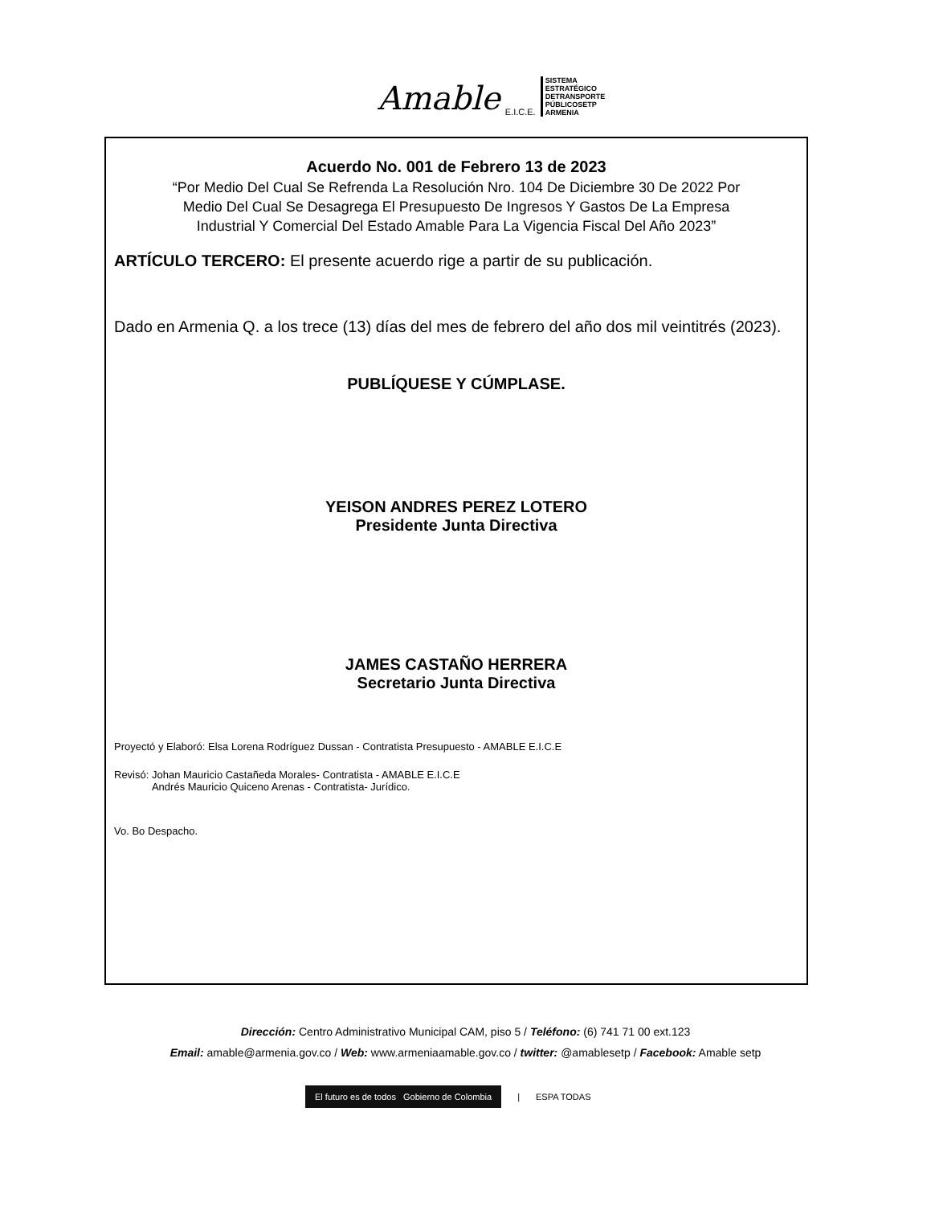Amable E.I.C.E. SISTEMA
ESTRATÉGICO
DETRANSPORTE
PÚBLICOSETP
ARMENIA
Acuerdo No. 001 de Febrero 13 de 2023
“Por Medio Del Cual Se Refrenda La Resolución Nro. 104 De Diciembre 30 De 2022 Por Medio Del Cual Se Desagrega El Presupuesto De Ingresos Y Gastos De La Empresa Industrial Y Comercial Del Estado Amable Para La Vigencia Fiscal Del Año 2023”
ARTÍCULO TERCERO: El presente acuerdo rige a partir de su publicación.
Dado en Armenia Q. a los trece (13) días del mes de febrero del año dos mil veintitrés (2023).
PUBLÍQUESE Y CÚMPLASE.
YEISON ANDRES PEREZ LOTERO
Presidente Junta Directiva
JAMES CASTAÑO HERRERA
Secretario Junta Directiva
Proyectó y Elaboró: Elsa Lorena Rodríguez Dussan - Contratista Presupuesto - AMABLE E.I.C.E
Revisó: Johan Mauricio Castañeda Morales- Contratista - AMABLE E.I.C.E
Andrés Mauricio Quiceno Arenas - Contratista- Jurídico.
Vo. Bo Despacho.
Dirección: Centro Administrativo Municipal CAM, piso 5 / Teléfono: (6) 741 71 00 ext.123
Email: amable@armenia.gov.co / Web: www.armeniaamable.gov.co / twitter: @amablesetp / Facebook: Amable setp
El futuro es de todos Gobierno de Colombia | ESPA TODAS